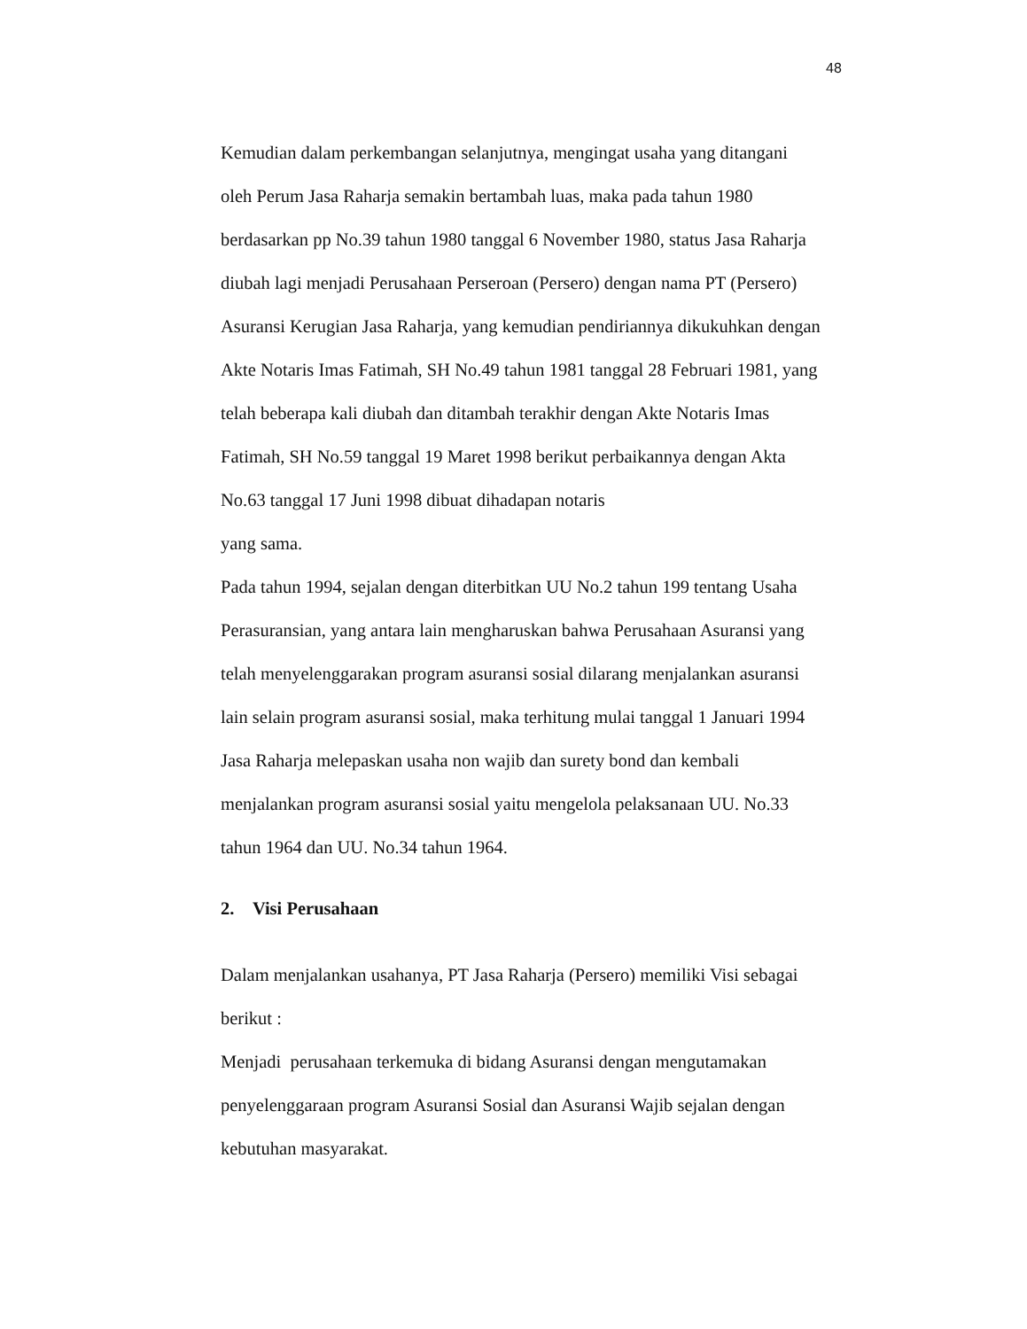48
Kemudian dalam perkembangan selanjutnya, mengingat usaha yang ditangani
oleh Perum Jasa Raharja semakin bertambah luas, maka pada tahun 1980
berdasarkan pp No.39 tahun 1980 tanggal 6 November 1980, status Jasa Raharja
diubah lagi menjadi Perusahaan Perseroan (Persero) dengan nama PT (Persero)
Asuransi Kerugian Jasa Raharja, yang kemudian pendiriannya dikukuhkan dengan
Akte Notaris Imas Fatimah, SH No.49 tahun 1981 tanggal 28 Februari 1981, yang
telah beberapa kali diubah dan ditambah terakhir dengan Akte Notaris Imas
Fatimah, SH No.59 tanggal 19 Maret 1998 berikut perbaikannya dengan Akta
No.63 tanggal 17 Juni 1998 dibuat dihadapan notaris
yang sama.
Pada tahun 1994, sejalan dengan diterbitkan UU No.2 tahun 199 tentang Usaha
Perasuransian, yang antara lain mengharuskan bahwa Perusahaan Asuransi yang
telah menyelenggarakan program asuransi sosial dilarang menjalankan asuransi
lain selain program asuransi sosial, maka terhitung mulai tanggal 1 Januari 1994
Jasa Raharja melepaskan usaha non wajib dan surety bond dan kembali
menjalankan program asuransi sosial yaitu mengelola pelaksanaan UU. No.33
tahun 1964 dan UU. No.34 tahun 1964.
2. Visi Perusahaan
Dalam menjalankan usahanya, PT Jasa Raharja (Persero) memiliki Visi sebagai
berikut :
Menjadi perusahaan terkemuka di bidang Asuransi dengan mengutamakan
penyelenggaraan program Asuransi Sosial dan Asuransi Wajib sejalan dengan
kebutuhan masyarakat.